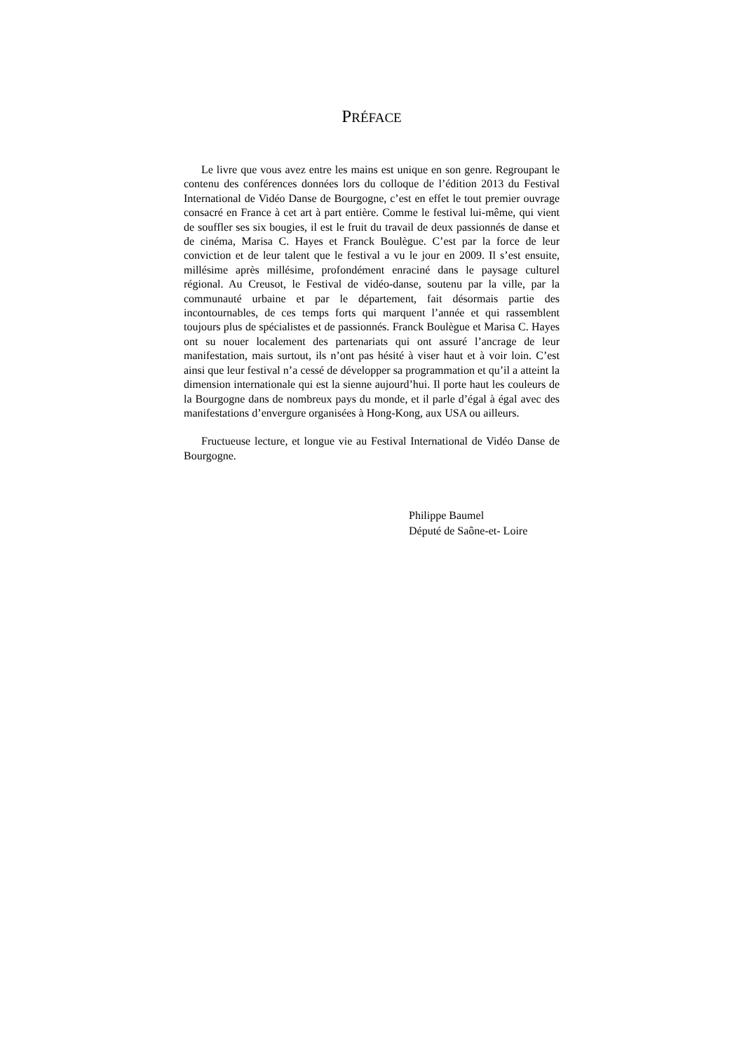PRÉFACE
Le livre que vous avez entre les mains est unique en son genre. Regroupant le contenu des conférences données lors du colloque de l’édition 2013 du Festival International de Vidéo Danse de Bourgogne, c’est en effet le tout premier ouvrage consacré en France à cet art à part entière. Comme le festival lui-même, qui vient de souffler ses six bougies, il est le fruit du travail de deux passionnés de danse et de cinéma, Marisa C. Hayes et Franck Boulègue. C’est par la force de leur conviction et de leur talent que le festival a vu le jour en 2009. Il s’est ensuite, millésime après millésime, profondément enraciné dans le paysage culturel régional. Au Creusot, le Festival de vidéo-danse, soutenu par la ville, par la communauté urbaine et par le département, fait désormais partie des incontournables, de ces temps forts qui marquent l’année et qui rassemblent toujours plus de spécialistes et de passionnés. Franck Boulègue et Marisa C. Hayes ont su nouer localement des partenariats qui ont assuré l’ancrage de leur manifestation, mais surtout, ils n’ont pas hésité à viser haut et à voir loin. C’est ainsi que leur festival n’a cessé de développer sa programmation et qu’il a atteint la dimension internationale qui est la sienne aujourd’hui. Il porte haut les couleurs de la Bourgogne dans de nombreux pays du monde, et il parle d’égal à égal avec des manifestations d’envergure organisées à Hong-Kong, aux USA ou ailleurs.
Fructueuse lecture, et longue vie au Festival International de Vidéo Danse de Bourgogne.
Philippe Baumel
Député de Saône-et- Loire